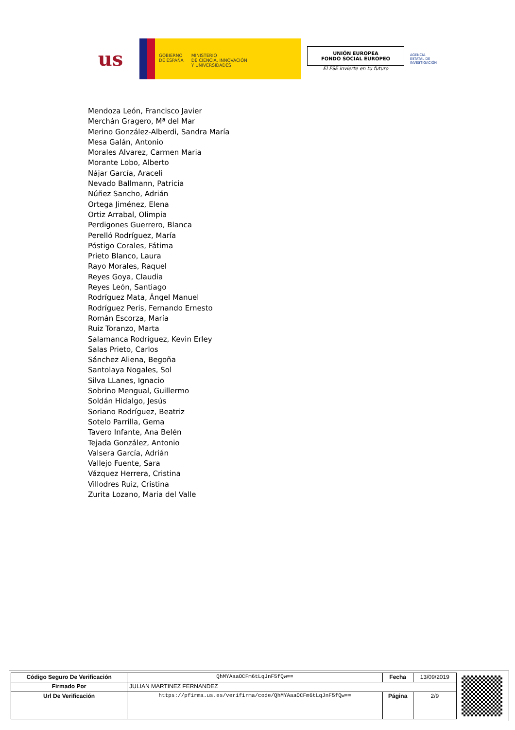us
GOBIERNO
DE ESPAÑA
MINISTERIO
DE CIENCIA, INNOVACIÓN
Y UNIVERSIDADES
UNIÓN EUROPEA
FONDO SOCIAL EUROPEO
El FSE invierte en tu futuro
AGENCIA ESTATAL DE INVESTIGACIÓN
Mendoza León, Francisco Javier
Merchán Gragero, Mª del Mar
Merino González-Alberdi, Sandra María
Mesa Galán, Antonio
Morales Alvarez, Carmen Maria
Morante Lobo, Alberto
Nájar García, Araceli
Nevado Ballmann, Patricia
Núñez Sancho, Adrián
Ortega Jiménez, Elena
Ortiz Arrabal, Olimpia
Perdigones Guerrero, Blanca
Perelló Rodríguez, María
Póstigo Corales, Fátima
Prieto Blanco, Laura
Rayo Morales, Raquel
Reyes Goya, Claudia
Reyes León, Santiago
Rodríguez Mata, Ángel Manuel
Rodríguez Peris, Fernando Ernesto
Román Escorza, María
Ruiz Toranzo, Marta
Salamanca Rodríguez, Kevin Erley
Salas Prieto, Carlos
Sánchez Aliena, Begoña
Santolaya Nogales, Sol
Silva LLanes, Ignacio
Sobrino Mengual, Guillermo
Soldán Hidalgo, Jesús
Soriano Rodríguez, Beatriz
Sotelo Parrilla, Gema
Tavero Infante, Ana Belén
Tejada González, Antonio
Valsera García, Adrián
Vallejo Fuente, Sara
Vázquez Herrera, Cristina
Villodres Ruiz, Cristina
Zurita Lozano, Maria del Valle
| Código Seguro De Verificación | QhMYAaaOCFm6tLqJnF5fQw== | Fecha | 13/09/2019 |
| Firmado Por | JULIAN MARTINEZ FERNANDEZ | | |
| Url De Verificación | https://pfirma.us.es/verifirma/code/QhMYAaaOCFm6tLqJnF5fQw== | Página | 2/9 |